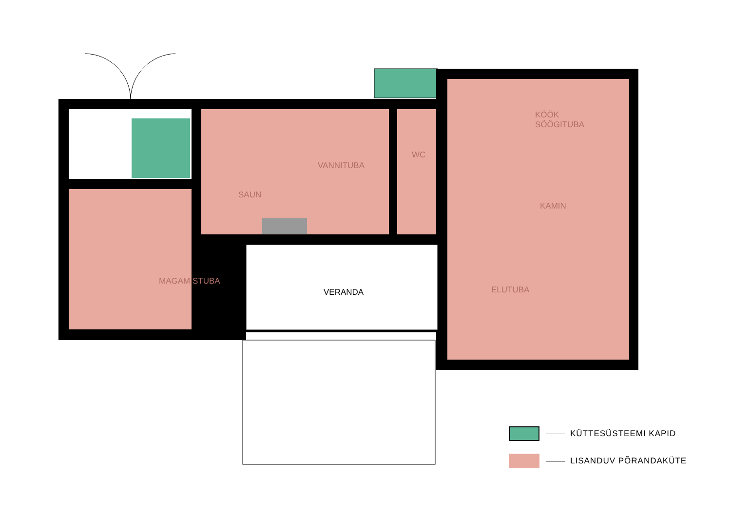KÖÖK
SÖÖGITUBA
VANNITUBA
WC
SAUN
KAMIN
MAGAMISTUBA
VERANDA ELUTUBA
KÜTTESÜSTEEMI KAPID
LISANDUV PÕRANDAKÜTE